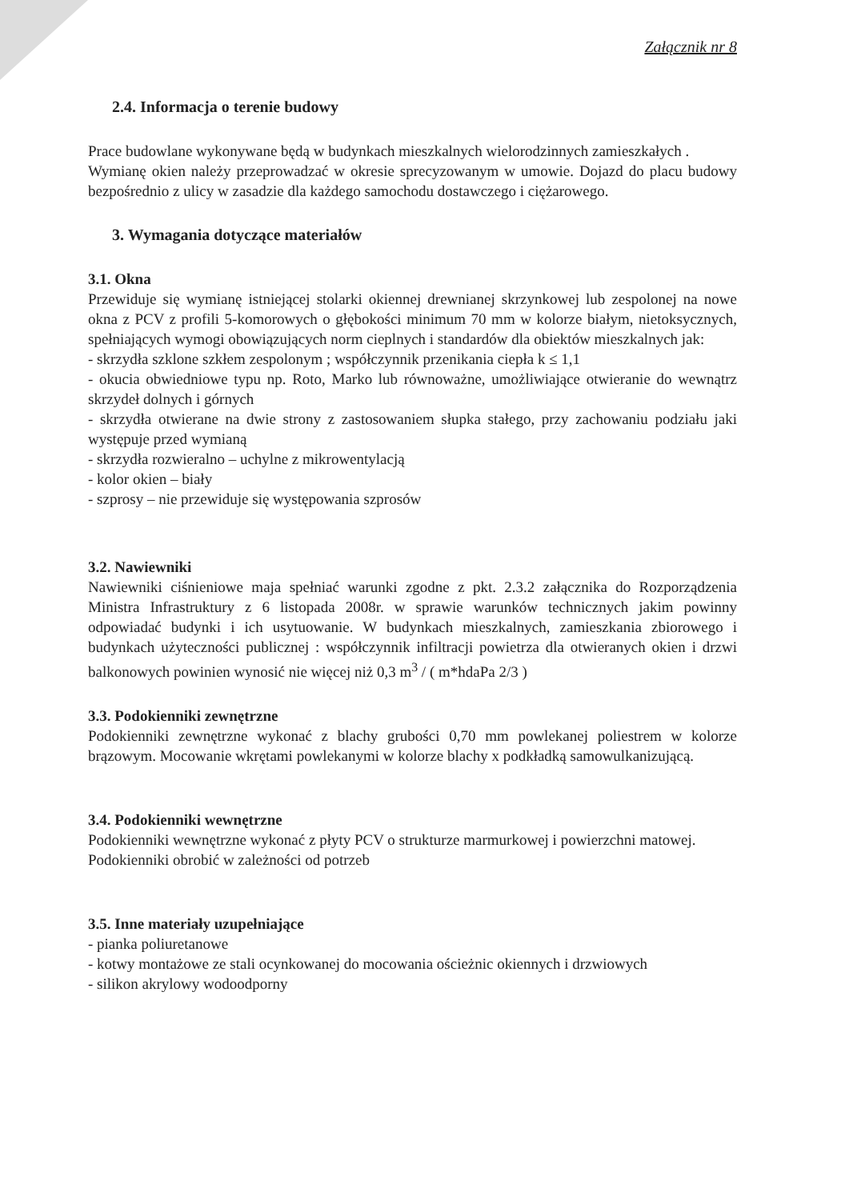Załącznik nr 8
2.4. Informacja o terenie budowy
Prace budowlane wykonywane będą w budynkach mieszkalnych wielorodzinnych zamieszkałych .
Wymianę okien należy przeprowadzać w okresie sprecyzowanym w umowie. Dojazd do placu budowy bezpośrednio z ulicy w zasadzie dla każdego samochodu dostawczego i ciężarowego.
3. Wymagania dotyczące materiałów
3.1. Okna
Przewiduje się wymianę istniejącej stolarki okiennej drewnianej skrzynkowej lub zespolonej na nowe okna z PCV z profili 5-komorowych o głębokości minimum 70 mm w kolorze białym, nietoksycznych, spełniających wymogi obowiązujących norm cieplnych i standardów dla obiektów mieszkalnych jak:
- skrzydła szklone szkłem zespolonym ; współczynnik przenikania ciepła k ≤ 1,1
- okucia obwiedniowe typu np. Roto, Marko lub równoważne, umożliwiające otwieranie do wewnątrz skrzydeł dolnych i górnych
- skrzydła otwierane na dwie strony z zastosowaniem słupka stałego, przy zachowaniu podziału jaki występuje przed wymianą
- skrzydła rozwieralno – uchylne z mikrowentylacją
- kolor okien – biały
- szprosy – nie przewiduje się występowania szprosów
3.2. Nawiewniki
Nawiewniki ciśnieniowe maja spełniać warunki zgodne z pkt. 2.3.2 załącznika do Rozporządzenia Ministra Infrastruktury z 6 listopada 2008r. w sprawie warunków technicznych jakim powinny odpowiadać budynki i ich usytuowanie. W budynkach mieszkalnych, zamieszkania zbiorowego i budynkach użyteczności publicznej : współczynnik infiltracji powietrza dla otwieranych okien i drzwi balkonowych powinien wynosić nie więcej niż 0,3 m<sup>3</sup> / ( m*hdaPa 2/3 )
3.3. Podokienniki zewnętrzne
Podokienniki zewnętrzne wykonać z blachy grubości 0,70 mm powlekanej poliestrem w kolorze brązowym. Mocowanie wkrętami powlekanymi w kolorze blachy x podkładką samowulkanizującą.
3.4. Podokienniki wewnętrzne
Podokienniki wewnętrzne wykonać z płyty PCV o strukturze marmurkowej i powierzchni matowej.
Podokienniki obrobić w zależności od potrzeb
3.5. Inne materiały uzupełniające
- pianka poliuretanowe
- kotwy montażowe ze stali ocynkowanej do mocowania ościeżnic okiennych i drzwiowych
- silikon akrylowy wodoodporny